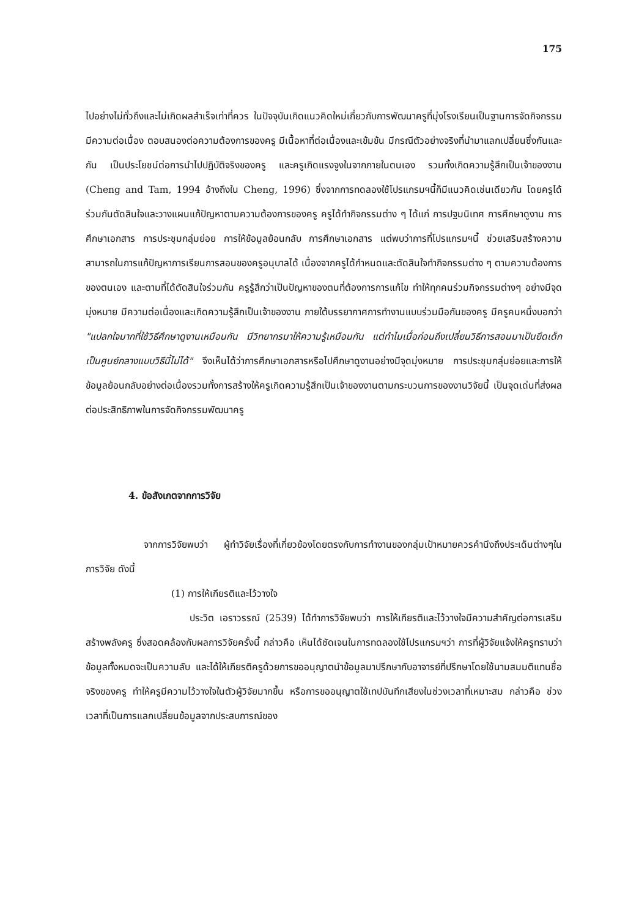175
ไปอย่างไม่ทั่วถึงและไม่เกิดผลสำเร็จเท่าที่ควร ในปัจจุบันเกิดแนวคิดใหม่เกี่ยวกับการพัฒนาครูที่มุ่งโรงเรียนเป็นฐานการจัดกิจกรรมมีความต่อเนื่อง ตอบสนองต่อความต้องการของครู มีเนื้อหาที่ต่อเนื่องและเข้มข้น มีกรณีตัวอย่างจริงที่นำมาแลกเปลี่ยนซึ่งกันและกัน เป็นประโยชน์ต่อการนำไปปฏิบัติจริงของครู และครูเกิดแรงจูงในจากภายในตนเอง รวมทั้งเกิดความรู้สึกเป็นเจ้าของงาน (Cheng and Tam, 1994 อ้างถึงใน Cheng, 1996) ซึ่งจากการทดลองใช้โปรแกรมฯนี้ก็มีแนวคิดเช่นเดียวกัน โดยครูได้ร่วมกันตัดสินใจและวางแผนแก้ปัญหาตามความต้องการของครู ครูได้ทำกิจกรรมต่าง ๆ ได้แก่ การปฐมนิเทศ การศึกษาดูงาน การศึกษาเอกสาร การประชุมกลุ่มย่อย การให้ข้อมูลย้อนกลับ การศึกษาเอกสาร แต่พบว่าการที่โปรแกรมฯนี้ ช่วยเสริมสร้างความสามารถในการแก้ปัญหาการเรียนการสอนของครูอนุบาลได้ เนื่องจากครูได้กำหนดและตัดสินใจทำกิจกรรมต่าง ๆ ตามความต้องการของตนเอง และตามที่ได้ตัดสินใจร่วมกัน ครูรู้สึกว่าเป็นปัญหาของตนที่ต้องการการแก้ไข ทำให้ทุกคนร่วมกิจกรรมต่างๆ อย่างมีจุดมุ่งหมาย มีความต่อเนื่องและเกิดความรู้สึกเป็นเจ้าของงาน ภายใต้บรรยากาศการทำงานแบบร่วมมือกันของครู มีครูคนหนึ่งบอกว่า "แปลกใจมากที่ใช้วิธีศึกษาดูงานเหมือนกัน มีวิทยากรมาให้ความรู้เหมือนกัน แต่ทำไมเมื่อก่อนถึงเปลี่ยนวิธีการสอนมาเป็นยึดเด็กเป็นศูนย์กลางแบบวิธีนี้ไม่ได้" จึงเห็นได้ว่าการศึกษาเอกสารหรือไปศึกษาดูงานอย่างมีจุดมุ่งหมาย การประชุมกลุ่มย่อยและการให้ข้อมูลย้อนกลับอย่างต่อเนื่องรวมทั้งการสร้างให้ครูเกิดความรู้สึกเป็นเจ้าของงานตามกระบวนการของงานวิจัยนี้ เป็นจุดเด่นที่ส่งผลต่อประสิทธิภาพในการจัดกิจกรรมพัฒนาครู
4. ข้อสังเกตจากการวิจัย
จากการวิจัยพบว่า ผู้ทำวิจัยเรื่องที่เกี่ยวข้องโดยตรงกับการทำงานของกลุ่มเป้าหมายควรคำนึงถึงประเด็นต่างๆในการวิจัย ดังนี้
(1) การให้เกียรติและไว้วางใจ
ประวิต เอราวรรณ์ (2539) ได้ทำการวิจัยพบว่า การให้เกียรติและไว้วางใจมีความสำคัญต่อการเสริมสร้างพลังครู ซึ่งสอดคล้องกับผลการวิจัยครั้งนี้ กล่าวคือ เห็นได้ชัดเจนในการทดลองใช้โปรแกรมฯว่า การที่ผู้วิจัยแจ้งให้ครูทราบว่าข้อมูลทั้งหมดจะเป็นความลับ และได้ให้เกียรติครูด้วยการขออนุญาตนำข้อมูลมาปรึกษากับอาจารย์ที่ปรึกษาโดยใช้นามสมมติแทนชื่อจริงของครู ทำให้ครูมีความไว้วางใจในตัวผู้วิจัยมากขึ้น หรือการขออนุญาตใช้เทปบันทึกเสียงในช่วงเวลาที่เหมาะสม กล่าวคือ ช่วงเวลาที่เป็นการแลกเปลี่ยนข้อมูลจากประสบการณ์ของ